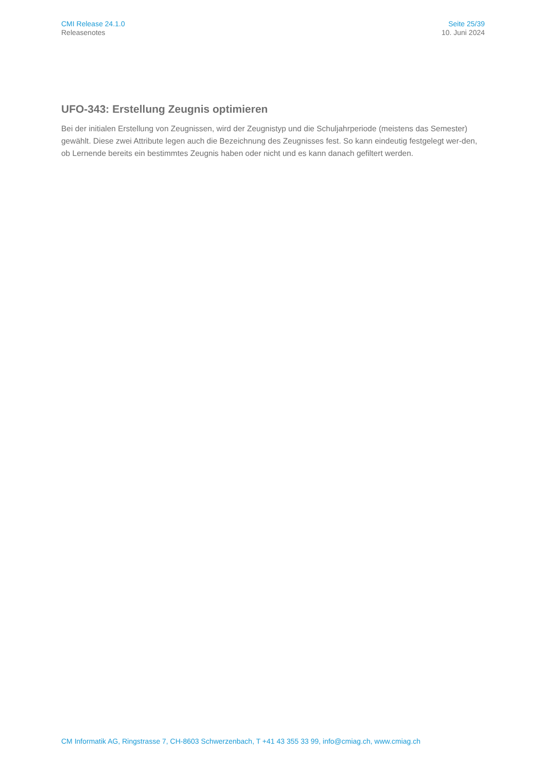CMI Release 24.1.0
Releasenotes
Seite 25/39
10. Juni 2024
UFO-343: Erstellung Zeugnis optimieren
Bei der initialen Erstellung von Zeugnissen, wird der Zeugnistyp und die Schuljahrperiode (meistens das Semester) gewählt. Diese zwei Attribute legen auch die Bezeichnung des Zeugnisses fest. So kann eindeutig festgelegt wer-den, ob Lernende bereits ein bestimmtes Zeugnis haben oder nicht und es kann danach gefiltert werden.
CM Informatik AG, Ringstrasse 7, CH-8603 Schwerzenbach, T +41 43 355 33 99, info@cmiag.ch, www.cmiag.ch